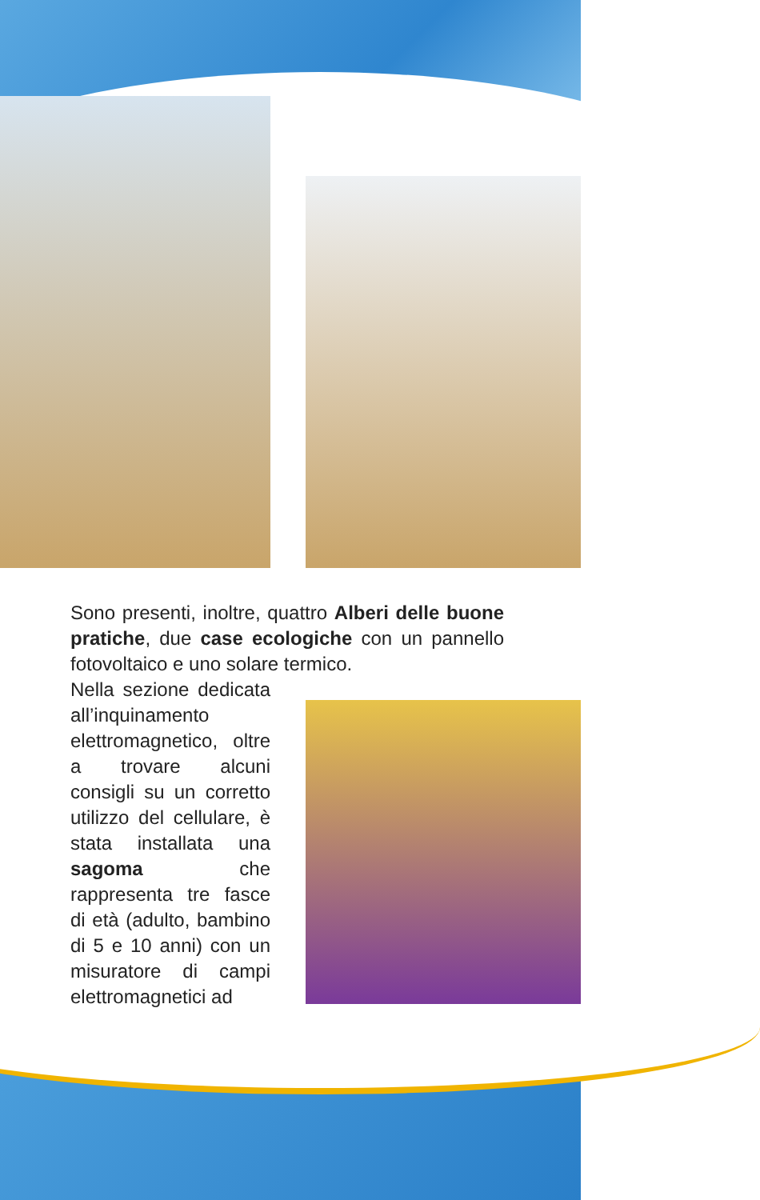Sono presenti, inoltre, quattro Alberi delle buone pratiche, due case ecologiche con un pannello fotovoltaico e uno solare termico.
Nella sezione dedicata all’inquinamento elettromagnetico, oltre a trovare alcuni consigli su un corretto utilizzo del cellulare, è stata installata una sagoma che rappresenta tre fasce di età (adulto, bambino di 5 e 10 anni) con un misuratore di campi elettromagnetici ad